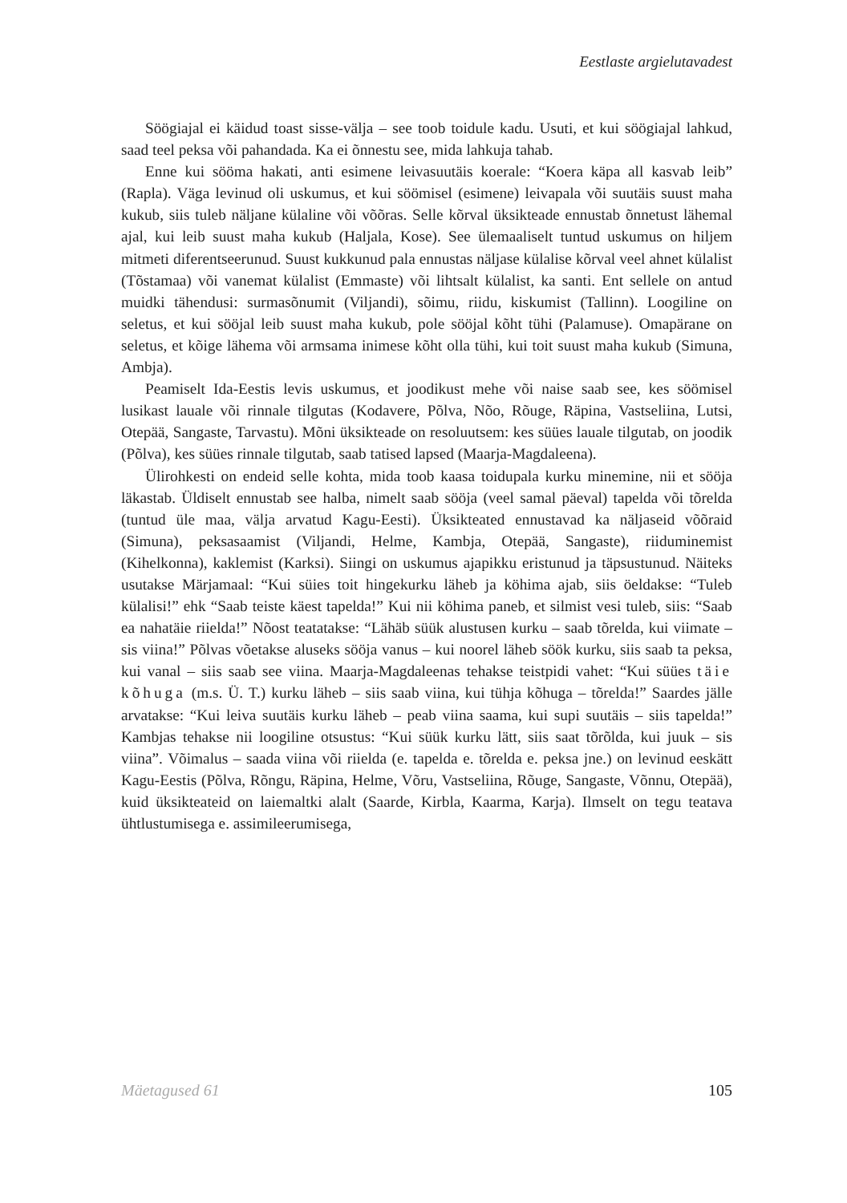Eestlaste argielutavadest
Söögiajal ei käidud toast sisse-välja – see toob toidule kadu. Usuti, et kui söögiajal lahkud, saad teel peksa või pahandada. Ka ei õnnestu see, mida lahkuja tahab.
Enne kui sööma hakati, anti esimene leivasuutäis koerale: “Koera käpa all kasvab leib” (Rapla). Väga levinud oli uskumus, et kui söömisel (esimene) leivapala või suutäis suust maha kukub, siis tuleb näljane külaline või võõras. Selle kõrval üksikteade ennustab õnnetust lähemal ajal, kui leib suust maha kukub (Haljala, Kose). See ülemaaliselt tuntud uskumus on hiljem mitmeti diferentseerunud. Suust kukkunud pala ennustas näljase külalise kõrval veel ahnet külalist (Tõstamaa) või vanemat külalist (Emmaste) või lihtsalt külalist, ka santi. Ent sellele on antud muidki tähendusi: surmasõnumit (Viljandi), sõimu, riidu, kiskumist (Tallinn). Loogiline on seletus, et kui sööjal leib suust maha kukub, pole sööjal kõht tühi (Palamuse). Omapärane on seletus, et kõige lähema või armsama inimese kõht olla tühi, kui toit suust maha kukub (Simuna, Ambja).
Peamiselt Ida-Eestis levis uskumus, et joodikust mehe või naise saab see, kes söömisel lusikast lauale või rinnale tilgutas (Kodavere, Põlva, Nõo, Rõuge, Räpina, Vastseliina, Lutsi, Otepää, Sangaste, Tarvastu). Mõni üksikteade on resoluutsem: kes süües lauale tilgutab, on joodik (Põlva), kes süües rinnale tilgutab, saab tatised lapsed (Maarja-Magdaleena).
Ülirohkesti on endeid selle kohta, mida toob kaasa toidupala kurku minemine, nii et sööja läkastab. Üldiselt ennustab see halba, nimelt saab sööja (veel samal päeval) tapelda või tõrelda (tuntud üle maa, välja arvatud Kagu-Eesti). Üksikteated ennustavad ka näljaseid võõraid (Simuna), peksasaamist (Viljandi, Helme, Kambja, Otepää, Sangaste), riiduminemist (Kihelkonna), kaklemist (Karksi). Siingi on uskumus ajapikku eristunud ja täpsustunud. Näiteks usutakse Märjamaal: “Kui süies toit hingekurku läheb ja köhima ajab, siis öeldakse: “Tuleb külalisi!” ehk “Saab teiste käest tapelda!” Kui nii köhima paneb, et silmist vesi tuleb, siis: “Saab ea nahatäie riielda!” Nõost teatatakse: “Lähäb süük alustusen kurku – saab tõrelda, kui viimate – sis viina!” Põlvas võetakse aluseks sööja vanus – kui noorel läheb söök kurku, siis saab ta peksa, kui vanal – siis saab see viina. Maarja-Magdaleenas tehakse teistpidi vahet: “Kui süües täie kõhuga (m.s. Ü. T.) kurku läheb – siis saab viina, kui tühja kõhuga – tõrelda!” Saardes jälle arvatakse: “Kui leiva suutäis kurku läheb – peab viina saama, kui supi suutäis – siis tapelda!” Kambjas tehakse nii loogiline otsustus: “Kui süük kurku lätt, siis saat tõrõlda, kui juuk – sis viina”. Võimalus – saada viina või riielda (e. tapelda e. tõrelda e. peksa jne.) on levinud eeskätt Kagu-Eestis (Põlva, Rõngu, Räpina, Helme, Võru, Vastseliina, Rõuge, Sangaste, Võnnu, Otepää), kuid üksikteateid on laiemaltki alalt (Saarde, Kirbla, Kaarma, Karja). Ilmselt on tegu teatava ühtlustumisega e. assimileerumisega,
Mäetagused 61 105